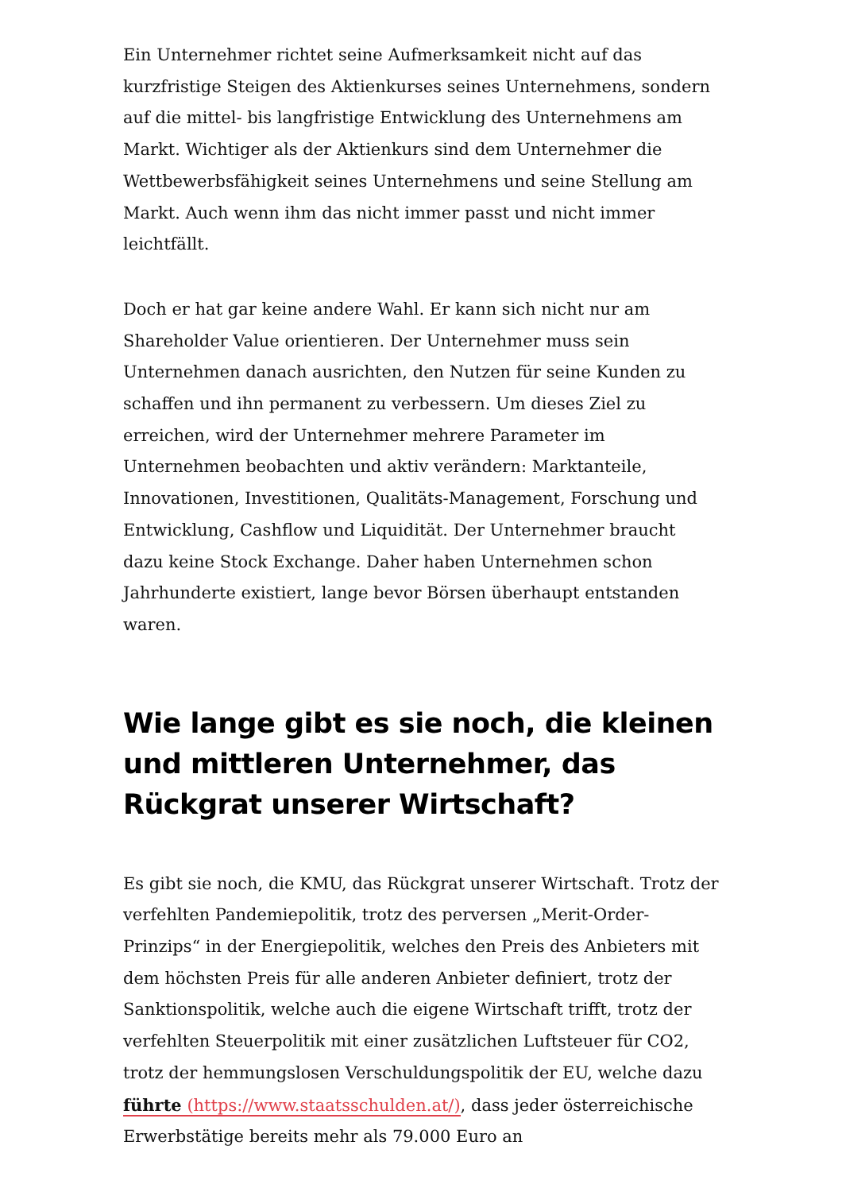Ein Unternehmer richtet seine Aufmerksamkeit nicht auf das kurzfristige Steigen des Aktienkurses seines Unternehmens, sondern auf die mittel- bis langfristige Entwicklung des Unternehmens am Markt. Wichtiger als der Aktienkurs sind dem Unternehmer die Wettbewerbsfähigkeit seines Unternehmens und seine Stellung am Markt. Auch wenn ihm das nicht immer passt und nicht immer leichtfällt.
Doch er hat gar keine andere Wahl. Er kann sich nicht nur am Shareholder Value orientieren. Der Unternehmer muss sein Unternehmen danach ausrichten, den Nutzen für seine Kunden zu schaffen und ihn permanent zu verbessern. Um dieses Ziel zu erreichen, wird der Unternehmer mehrere Parameter im Unternehmen beobachten und aktiv verändern: Marktanteile, Innovationen, Investitionen, Qualitäts-Management, Forschung und Entwicklung, Cashflow und Liquidität. Der Unternehmer braucht dazu keine Stock Exchange. Daher haben Unternehmen schon Jahrhunderte existiert, lange bevor Börsen überhaupt entstanden waren.
Wie lange gibt es sie noch, die kleinen und mittleren Unternehmer, das Rückgrat unserer Wirtschaft?
Es gibt sie noch, die KMU, das Rückgrat unserer Wirtschaft. Trotz der verfehlten Pandemiepolitik, trotz des perversen „Merit-Order-Prinzips“ in der Energiepolitik, welches den Preis des Anbieters mit dem höchsten Preis für alle anderen Anbieter definiert, trotz der Sanktionspolitik, welche auch die eigene Wirtschaft trifft, trotz der verfehlten Steuerpolitik mit einer zusätzlichen Luftsteuer für CO2, trotz der hemmungslosen Verschuldungspolitik der EU, welche dazu führte (https://www.staatsschulden.at/), dass jeder österreichische Erwerbstätige bereits mehr als 79.000 Euro an